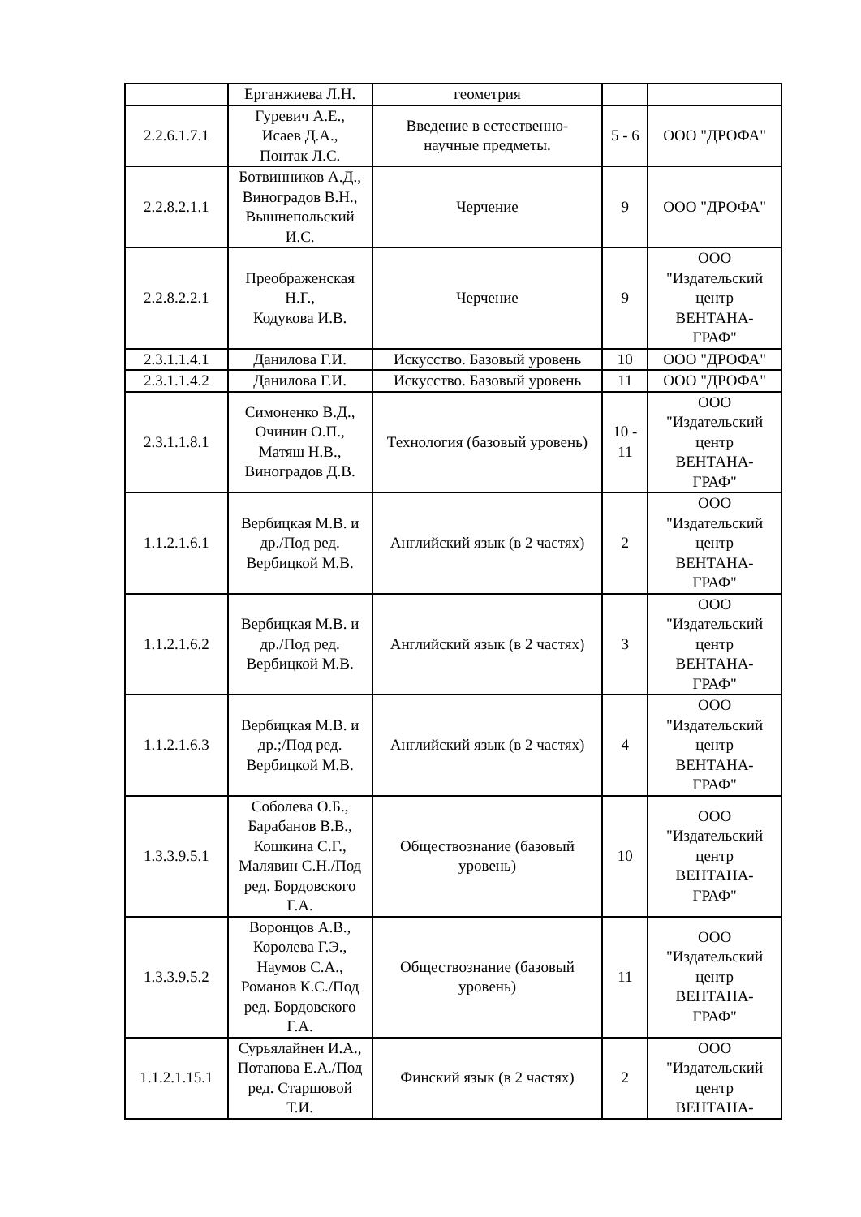| | Ерганжиева Л.Н. | геометрия | | |
| 2.2.6.1.7.1 | Гуревич А.Е., Исаев Д.А., Понтак Л.С. | Введение в естественно- научные предметы. | 5 - 6 | ООО "ДРОФА" |
| 2.2.8.2.1.1 | Ботвинников А.Д., Виноградов В.Н., Вышнепольский И.С. | Черчение | 9 | ООО "ДРОФА" |
| 2.2.8.2.2.1 | Преображенская Н.Г., Кодукова И.В. | Черчение | 9 | ООО "Издательский центр ВЕНТАНА- ГРАФ" |
| 2.3.1.1.4.1 | Данилова Г.И. | Искусство. Базовый уровень | 10 | ООО "ДРОФА" |
| 2.3.1.1.4.2 | Данилова Г.И. | Искусство. Базовый уровень | 11 | ООО "ДРОФА" |
| 2.3.1.1.8.1 | Симоненко В.Д., Очинин О.П., Матяш Н.В., Виноградов Д.В. | Технология (базовый уровень) | 10 - 11 | ООО "Издательский центр ВЕНТАНА- ГРАФ" |
| 1.1.2.1.6.1 | Вербицкая М.В. и др./Под ред. Вербицкой М.В. | Английский язык (в 2 частях) | 2 | ООО "Издательский центр ВЕНТАНА- ГРАФ" |
| 1.1.2.1.6.2 | Вербицкая М.В. и др./Под ред. Вербицкой М.В. | Английский язык (в 2 частях) | 3 | ООО "Издательский центр ВЕНТАНА- ГРАФ" |
| 1.1.2.1.6.3 | Вербицкая М.В. и др.;/Под ред. Вербицкой М.В. | Английский язык (в 2 частях) | 4 | ООО "Издательский центр ВЕНТАНА- ГРАФ" |
| 1.3.3.9.5.1 | Соболева О.Б., Барабанов В.В., Кошкина С.Г., Малявин С.Н./Под ред. Бордовского Г.А. | Обществознание (базовый уровень) | 10 | ООО "Издательский центр ВЕНТАНА- ГРАФ" |
| 1.3.3.9.5.2 | Воронцов А.В., Королева Г.Э., Наумов С.А., Романов К.С./Под ред. Бордовского Г.А. | Обществознание (базовый уровень) | 11 | ООО "Издательский центр ВЕНТАНА- ГРАФ" |
| 1.1.2.1.15.1 | Сурьялайнен И.А., Потапова Е.А./Под ред. Старшовой Т.И. | Финский язык (в 2 частях) | 2 | ООО "Издательский центр ВЕНТАНА- |